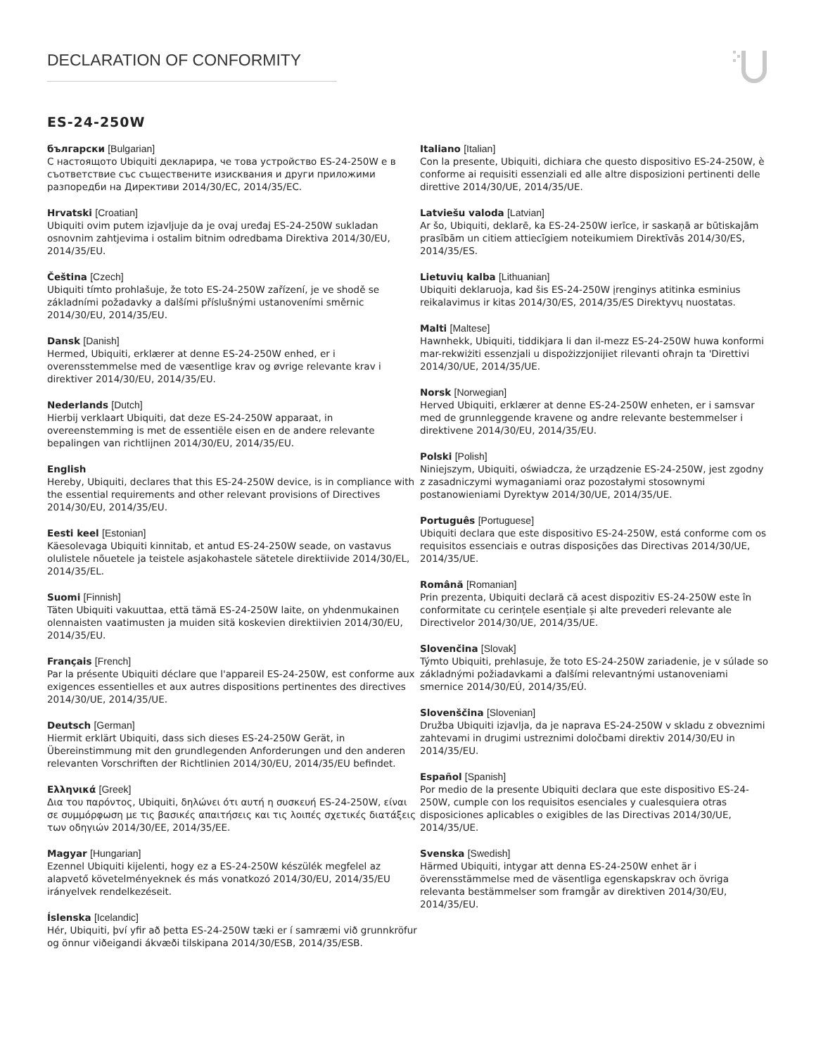DECLARATION OF CONFORMITY
ES-24-250W
български [Bulgarian]
С настоящото Ubiquiti декларира, че това устройство ES-24-250W е в съответствие със съществените изисквания и други приложими разпоредби на Директиви 2014/30/ЕС, 2014/35/ЕС.
Hrvatski [Croatian]
Ubiquiti ovim putem izjavljuje da je ovaj uređaj ES-24-250W sukladan osnovnim zahtjevima i ostalim bitnim odredbama Direktiva 2014/30/EU, 2014/35/EU.
Čeština [Czech]
Ubiquiti tímto prohlašuje, že toto ES-24-250W zařízení, je ve shodě se základními požadavky a dalšími příslušnými ustanoveními směrnic 2014/30/EU, 2014/35/EU.
Dansk [Danish]
Hermed, Ubiquiti, erklærer at denne ES-24-250W enhed, er i overensstemmelse med de væsentlige krav og øvrige relevante krav i direktiver 2014/30/EU, 2014/35/EU.
Nederlands [Dutch]
Hierbij verklaart Ubiquiti, dat deze ES-24-250W apparaat, in overeenstemming is met de essentiële eisen en de andere relevante bepalingen van richtlijnen 2014/30/EU, 2014/35/EU.
English
Hereby, Ubiquiti, declares that this ES-24-250W device, is in compliance with the essential requirements and other relevant provisions of Directives 2014/30/EU, 2014/35/EU.
Eesti keel [Estonian]
Käesolevaga Ubiquiti kinnitab, et antud ES-24-250W seade, on vastavus olulistele nõuetele ja teistele asjakohastele sätetele direktiivide 2014/30/EL, 2014/35/EL.
Suomi [Finnish]
Täten Ubiquiti vakuuttaa, että tämä ES-24-250W laite, on yhdenmukainen olennaisten vaatimusten ja muiden sitä koskevien direktiivien 2014/30/EU, 2014/35/EU.
Français [French]
Par la présente Ubiquiti déclare que l'appareil ES-24-250W, est conforme aux exigences essentielles et aux autres dispositions pertinentes des directives 2014/30/UE, 2014/35/UE.
Deutsch [German]
Hiermit erklärt Ubiquiti, dass sich dieses ES-24-250W Gerät, in Übereinstimmung mit den grundlegenden Anforderungen und den anderen relevanten Vorschriften der Richtlinien 2014/30/EU, 2014/35/EU befindet.
Ελληνικά [Greek]
Δια του παρόντος, Ubiquiti, δηλώνει ότι αυτή η συσκευή ES-24-250W, είναι σε συμμόρφωση με τις βασικές απαιτήσεις και τις λοιπές σχετικές διατάξεις των οδηγιών 2014/30/EE, 2014/35/EE.
Magyar [Hungarian]
Ezennel Ubiquiti kijelenti, hogy ez a ES-24-250W készülék megfelel az alapvető követelményeknek és más vonatkozó 2014/30/EU, 2014/35/EU irányelvek rendelkezéseit.
Íslenska [Icelandic]
Hér, Ubiquiti, því yfir að þetta ES-24-250W tæki er í samræmi við grunnkröfur og önnur viðeigandi ákvæði tilskipana 2014/30/ESB, 2014/35/ESB.
Italiano [Italian]
Con la presente, Ubiquiti, dichiara che questo dispositivo ES-24-250W, è conforme ai requisiti essenziali ed alle altre disposizioni pertinenti delle direttive 2014/30/UE, 2014/35/UE.
Latviešu valoda [Latvian]
Ar šo, Ubiquiti, deklarē, ka ES-24-250W ierīce, ir saskaņā ar būtiskajām prasībām un citiem attiecīgiem noteikumiem Direktīvās 2014/30/ES, 2014/35/ES.
Lietuvių kalba [Lithuanian]
Ubiquiti deklaruoja, kad šis ES-24-250W įrenginys atitinka esminius reikalavimus ir kitas 2014/30/ES, 2014/35/ES Direktyvų nuostatas.
Malti [Maltese]
Hawnhekk, Ubiquiti, tiddikjara li dan il-mezz ES-24-250W huwa konformi mar-rekwiżiti essenzjali u dispożizzjonijiet rilevanti oħrajn ta 'Direttivi 2014/30/UE, 2014/35/UE.
Norsk [Norwegian]
Herved Ubiquiti, erklærer at denne ES-24-250W enheten, er i samsvar med de grunnleggende kravene og andre relevante bestemmelser i direktivene 2014/30/EU, 2014/35/EU.
Polski [Polish]
Niniejszym, Ubiquiti, oświadcza, że urządzenie ES-24-250W, jest zgodny z zasadniczymi wymaganiami oraz pozostałymi stosownymi postanowieniami Dyrektyw 2014/30/UE, 2014/35/UE.
Português [Portuguese]
Ubiquiti declara que este dispositivo ES-24-250W, está conforme com os requisitos essenciais e outras disposições das Directivas 2014/30/UE, 2014/35/UE.
Română [Romanian]
Prin prezenta, Ubiquiti declară că acest dispozitiv ES-24-250W este în conformitate cu cerințele esențiale și alte prevederi relevante ale Directivelor 2014/30/UE, 2014/35/UE.
Slovenčina [Slovak]
Týmto Ubiquiti, prehlasuje, že toto ES-24-250W zariadenie, je v súlade so základnými požiadavkami a ďalšími relevantnými ustanoveniami smernice 2014/30/EÚ, 2014/35/EÚ.
Slovenščina [Slovenian]
Družba Ubiquiti izjavlja, da je naprava ES-24-250W v skladu z obveznimi zahtevami in drugimi ustreznimi določbami direktiv 2014/30/EU in 2014/35/EU.
Español [Spanish]
Por medio de la presente Ubiquiti declara que este dispositivo ES-24-250W, cumple con los requisitos esenciales y cualesquiera otras disposiciones aplicables o exigibles de las Directivas 2014/30/UE, 2014/35/UE.
Svenska [Swedish]
Härmed Ubiquiti, intygar att denna ES-24-250W enhet är i överensstämmelse med de väsentliga egenskapskrav och övriga relevanta bestämmelser som framgår av direktiven 2014/30/EU, 2014/35/EU.